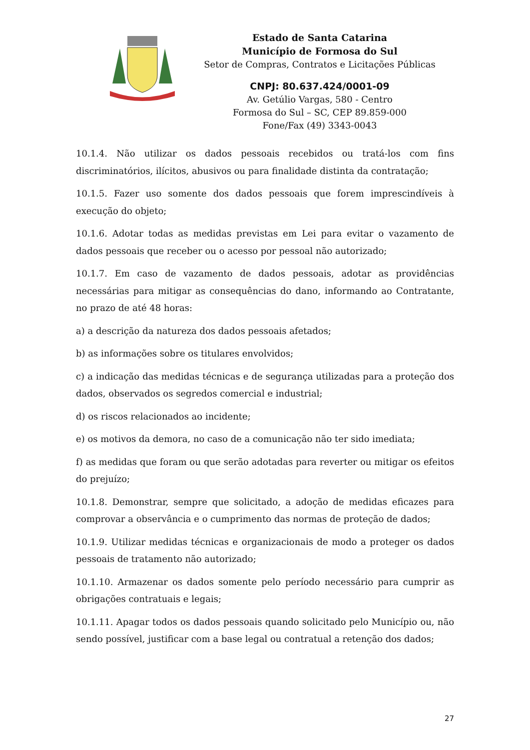Estado de Santa Catarina
Município de Formosa do Sul
Setor de Compras, Contratos e Licitações Públicas
CNPJ: 80.637.424/0001-09
Av. Getúlio Vargas, 580 - Centro
Formosa do Sul – SC, CEP 89.859-000
Fone/Fax (49) 3343-0043
10.1.4. Não utilizar os dados pessoais recebidos ou tratá-los com fins discriminatórios, ilícitos, abusivos ou para finalidade distinta da contratação;
10.1.5. Fazer uso somente dos dados pessoais que forem imprescindíveis à execução do objeto;
10.1.6. Adotar todas as medidas previstas em Lei para evitar o vazamento de dados pessoais que receber ou o acesso por pessoal não autorizado;
10.1.7. Em caso de vazamento de dados pessoais, adotar as providências necessárias para mitigar as consequências do dano, informando ao Contratante, no prazo de até 48 horas:
a) a descrição da natureza dos dados pessoais afetados;
b) as informações sobre os titulares envolvidos;
c) a indicação das medidas técnicas e de segurança utilizadas para a proteção dos dados, observados os segredos comercial e industrial;
d) os riscos relacionados ao incidente;
e) os motivos da demora, no caso de a comunicação não ter sido imediata;
f) as medidas que foram ou que serão adotadas para reverter ou mitigar os efeitos do prejuízo;
10.1.8. Demonstrar, sempre que solicitado, a adoção de medidas eficazes para comprovar a observância e o cumprimento das normas de proteção de dados;
10.1.9. Utilizar medidas técnicas e organizacionais de modo a proteger os dados pessoais de tratamento não autorizado;
10.1.10. Armazenar os dados somente pelo período necessário para cumprir as obrigações contratuais e legais;
10.1.11. Apagar todos os dados pessoais quando solicitado pelo Município ou, não sendo possível, justificar com a base legal ou contratual a retenção dos dados;
27